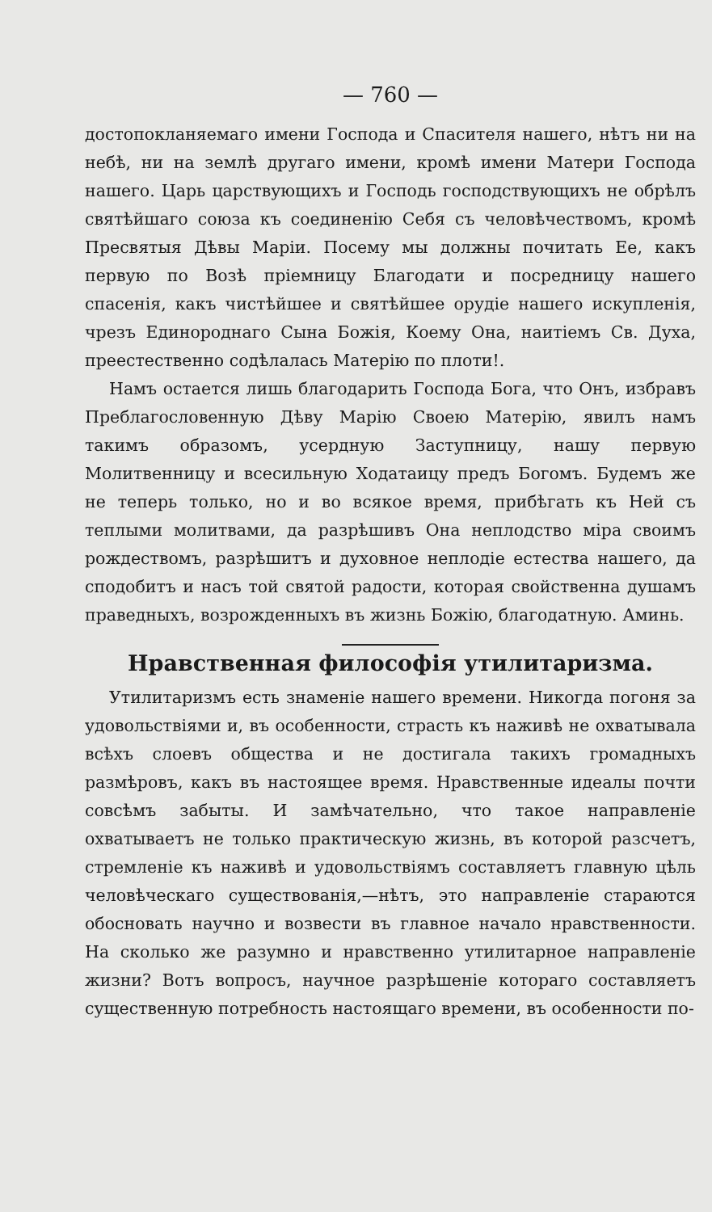— 760 —
достопокланяемаго имени Господа и Спасителя нашего, нѣтъ ни на небѣ, ни на землѣ другаго имени, кромѣ имени Матери Господа нашего. Царь царствующихъ и Господь господствующихъ не обрѣлъ святѣйшаго союза къ соединенію Себя съ человѣчествомъ, кромѣ Пресвятыя Дѣвы Маріи. Посему мы должны почитать Ее, какъ первую по Возѣ пріемницу Благодати и посредницу нашего спасенія, какъ чистѣйшее и святѣйшее орудіе нашего искупленія, чрезъ Единороднаго Сына Божія, Коему Она, наитіемъ Св. Духа, преестественно содѣлалась Матерію по плоти!.
Намъ остается лишь благодарить Господа Бога, что Онъ, избравъ Преблагословенную Дѣву Марію Своею Матерію, явилъ намъ такимъ образомъ, усердную Заступницу, нашу первую Молитвенницу и всесильную Ходатаицу предъ Богомъ. Будемъ же не теперь только, но и во всякое время, прибѣгать къ Ней съ теплыми молитвами, да разрѣшивъ Она неплодство міра своимъ рождествомъ, разрѣшитъ и духовное неплодіе естества нашего, да сподобитъ и насъ той святой радости, которая свойственна душамъ праведныхъ, возрожденныхъ въ жизнь Божію, благодатную. Аминь.
Нравственная философія утилитаризма.
Утилитаризмъ есть знаменіе нашего времени. Никогда погоня за удовольствіями и, въ особенности, страсть къ наживѣ не охватывала всѣхъ слоевъ общества и не достигала такихъ громадныхъ размѣровъ, какъ въ настоящее время. Нравственные идеалы почти совсѣмъ забыты. И замѣчательно, что такое направленіе охватываетъ не только практическую жизнь, въ которой разсчетъ, стремленіе къ наживѣ и удовольствіямъ составляетъ главную цѣль человѣческаго существованія,—нѣтъ, это направленіе стараются обосновать научно и возвести въ главное начало нравственности. На сколько же разумно и нравственно утилитарное направленіе жизни? Вотъ вопросъ, научное разрѣшеніе котораго составляетъ существенную потребность настоящаго времени, въ особенности по-